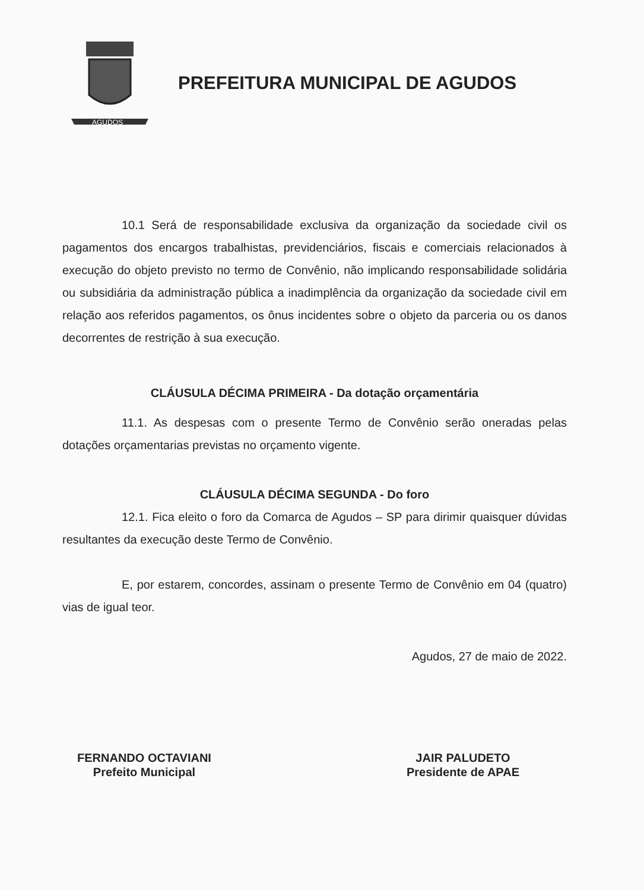AGUDOS
PREFEITURA MUNICIPAL DE AGUDOS
10.1 Será de responsabilidade exclusiva da organização da sociedade civil os pagamentos dos encargos trabalhistas, previdenciários, fiscais e comerciais relacionados à execução do objeto previsto no termo de Convênio, não implicando responsabilidade solidária ou subsidiária da administração pública a inadimplência da organização da sociedade civil em relação aos referidos pagamentos, os ônus incidentes sobre o objeto da parceria ou os danos decorrentes de restrição à sua execução.
CLÁUSULA DÉCIMA PRIMEIRA - Da dotação orçamentária
11.1. As despesas com o presente Termo de Convênio serão oneradas pelas dotações orçamentarias previstas no orçamento vigente.
CLÁUSULA DÉCIMA SEGUNDA - Do foro
12.1. Fica eleito o foro da Comarca de Agudos – SP para dirimir quaisquer dúvidas resultantes da execução deste Termo de Convênio.
E, por estarem, concordes, assinam o presente Termo de Convênio em 04 (quatro) vias de igual teor.
Agudos, 27 de maio de 2022.
FERNANDO OCTAVIANI
Prefeito Municipal
JAIR PALUDETO
Presidente de APAE